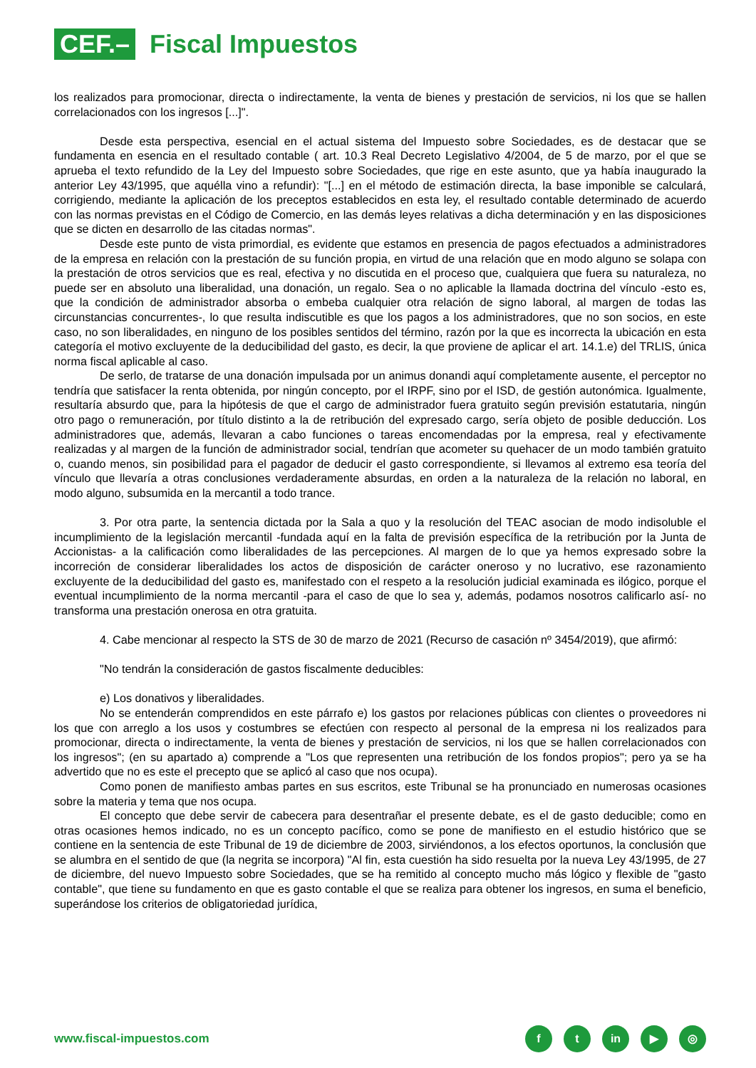CEF.–
Fiscal Impuestos
los realizados para promocionar, directa o indirectamente, la venta de bienes y prestación de servicios, ni los que se hallen correlacionados con los ingresos [...]".
Desde esta perspectiva, esencial en el actual sistema del Impuesto sobre Sociedades, es de destacar que se fundamenta en esencia en el resultado contable ( art. 10.3 Real Decreto Legislativo 4/2004, de 5 de marzo, por el que se aprueba el texto refundido de la Ley del Impuesto sobre Sociedades, que rige en este asunto, que ya había inaugurado la anterior Ley 43/1995, que aquélla vino a refundir): "[...] en el método de estimación directa, la base imponible se calculará, corrigiendo, mediante la aplicación de los preceptos establecidos en esta ley, el resultado contable determinado de acuerdo con las normas previstas en el Código de Comercio, en las demás leyes relativas a dicha determinación y en las disposiciones que se dicten en desarrollo de las citadas normas".
Desde este punto de vista primordial, es evidente que estamos en presencia de pagos efectuados a administradores de la empresa en relación con la prestación de su función propia, en virtud de una relación que en modo alguno se solapa con la prestación de otros servicios que es real, efectiva y no discutida en el proceso que, cualquiera que fuera su naturaleza, no puede ser en absoluto una liberalidad, una donación, un regalo. Sea o no aplicable la llamada doctrina del vínculo -esto es, que la condición de administrador absorba o embeba cualquier otra relación de signo laboral, al margen de todas las circunstancias concurrentes-, lo que resulta indiscutible es que los pagos a los administradores, que no son socios, en este caso, no son liberalidades, en ninguno de los posibles sentidos del término, razón por la que es incorrecta la ubicación en esta categoría el motivo excluyente de la deducibilidad del gasto, es decir, la que proviene de aplicar el art. 14.1.e) del TRLIS, única norma fiscal aplicable al caso.
De serlo, de tratarse de una donación impulsada por un animus donandi aquí completamente ausente, el perceptor no tendría que satisfacer la renta obtenida, por ningún concepto, por el IRPF, sino por el ISD, de gestión autonómica. Igualmente, resultaría absurdo que, para la hipótesis de que el cargo de administrador fuera gratuito según previsión estatutaria, ningún otro pago o remuneración, por título distinto a la de retribución del expresado cargo, sería objeto de posible deducción. Los administradores que, además, llevaran a cabo funciones o tareas encomendadas por la empresa, real y efectivamente realizadas y al margen de la función de administrador social, tendrían que acometer su quehacer de un modo también gratuito o, cuando menos, sin posibilidad para el pagador de deducir el gasto correspondiente, si llevamos al extremo esa teoría del vínculo que llevaría a otras conclusiones verdaderamente absurdas, en orden a la naturaleza de la relación no laboral, en modo alguno, subsumida en la mercantil a todo trance.
3. Por otra parte, la sentencia dictada por la Sala a quo y la resolución del TEAC asocian de modo indisoluble el incumplimiento de la legislación mercantil -fundada aquí en la falta de previsión específica de la retribución por la Junta de Accionistas- a la calificación como liberalidades de las percepciones. Al margen de lo que ya hemos expresado sobre la incorreción de considerar liberalidades los actos de disposición de carácter oneroso y no lucrativo, ese razonamiento excluyente de la deducibilidad del gasto es, manifestado con el respeto a la resolución judicial examinada es ilógico, porque el eventual incumplimiento de la norma mercantil -para el caso de que lo sea y, además, podamos nosotros calificarlo así- no transforma una prestación onerosa en otra gratuita.
4. Cabe mencionar al respecto la STS de 30 de marzo de 2021 (Recurso de casación nº 3454/2019), que afirmó:
"No tendrán la consideración de gastos fiscalmente deducibles:
e) Los donativos y liberalidades.
No se entenderán comprendidos en este párrafo e) los gastos por relaciones públicas con clientes o proveedores ni los que con arreglo a los usos y costumbres se efectúen con respecto al personal de la empresa ni los realizados para promocionar, directa o indirectamente, la venta de bienes y prestación de servicios, ni los que se hallen correlacionados con los ingresos"; (en su apartado a) comprende a "Los que representen una retribución de los fondos propios"; pero ya se ha advertido que no es este el precepto que se aplicó al caso que nos ocupa).
Como ponen de manifiesto ambas partes en sus escritos, este Tribunal se ha pronunciado en numerosas ocasiones sobre la materia y tema que nos ocupa.
El concepto que debe servir de cabecera para desentrañar el presente debate, es el de gasto deducible; como en otras ocasiones hemos indicado, no es un concepto pacífico, como se pone de manifiesto en el estudio histórico que se contiene en la sentencia de este Tribunal de 19 de diciembre de 2003, sirviéndonos, a los efectos oportunos, la conclusión que se alumbra en el sentido de que (la negrita se incorpora) "Al fin, esta cuestión ha sido resuelta por la nueva Ley 43/1995, de 27 de diciembre, del nuevo Impuesto sobre Sociedades, que se ha remitido al concepto mucho más lógico y flexible de "gasto contable", que tiene su fundamento en que es gasto contable el que se realiza para obtener los ingresos, en suma el beneficio, superándose los criterios de obligatoriedad jurídica,
www.fiscal-impuestos.com
ft in ▶ ◎